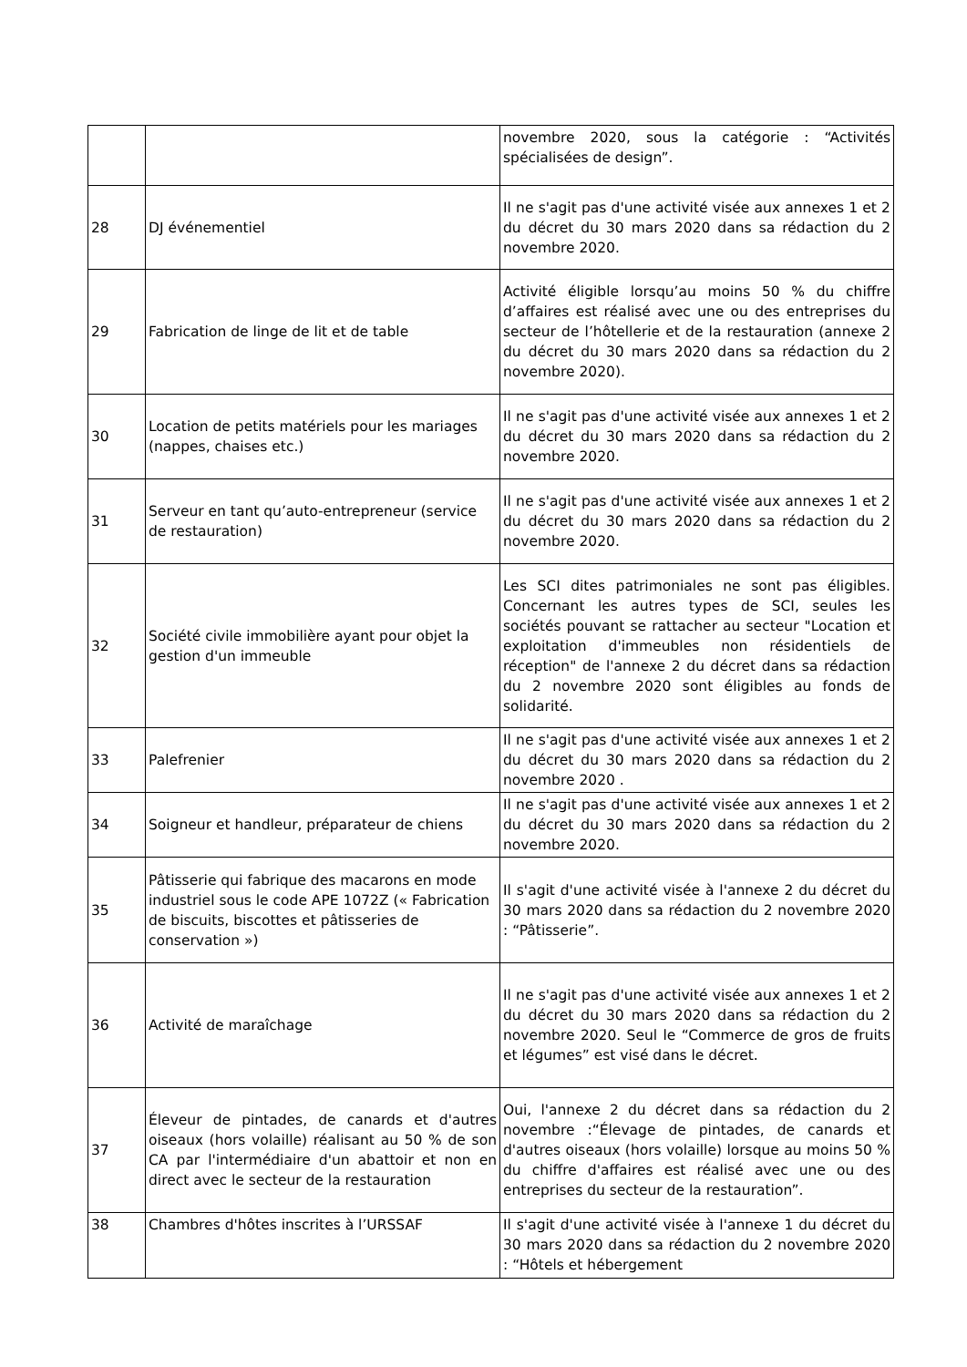| | | novembre 2020, sous la catégorie : “Activités spécialisées de design”. |
| 28 | DJ événementiel | Il ne s'agit pas d'une activité visée aux annexes 1 et 2 du décret du 30 mars 2020 dans sa rédaction du 2 novembre 2020. |
| 29 | Fabrication de linge de lit et de table | Activité éligible lorsqu’au moins 50 % du chiffre d’affaires est réalisé avec une ou des entreprises du secteur de l’hôtellerie et de la restauration (annexe 2 du décret du 30 mars 2020 dans sa rédaction du 2 novembre 2020). |
| 30 | Location de petits matériels pour les mariages (nappes, chaises etc.) | Il ne s'agit pas d'une activité visée aux annexes 1 et 2 du décret du 30 mars 2020 dans sa rédaction du 2 novembre 2020. |
| 31 | Serveur en tant qu’auto-entrepreneur (service de restauration) | Il ne s'agit pas d'une activité visée aux annexes 1 et 2 du décret du 30 mars 2020 dans sa rédaction du 2 novembre 2020. |
| 32 | Société civile immobilière ayant pour objet la gestion d'un immeuble | Les SCI dites patrimoniales ne sont pas éligibles. Concernant les autres types de SCI, seules les sociétés pouvant se rattacher au secteur "Location et exploitation d'immeubles non résidentiels de réception" de l'annexe 2 du décret dans sa rédaction du 2 novembre 2020 sont éligibles au fonds de solidarité. |
| 33 | Palefrenier | Il ne s'agit pas d'une activité visée aux annexes 1 et 2 du décret du 30 mars 2020 dans sa rédaction du 2 novembre 2020 . |
| 34 | Soigneur et handleur, préparateur de chiens | Il ne s'agit pas d'une activité visée aux annexes 1 et 2 du décret du 30 mars 2020 dans sa rédaction du 2 novembre 2020. |
| 35 | Pâtisserie qui fabrique des macarons en mode industriel sous le code APE 1072Z (« Fabrication de biscuits, biscottes et pâtisseries de conservation ») | Il s'agit d'une activité visée à l'annexe 2 du décret du 30 mars 2020 dans sa rédaction du 2 novembre 2020 : “Pâtisserie”. |
| 36 | Activité de maraîchage | Il ne s'agit pas d'une activité visée aux annexes 1 et 2 du décret du 30 mars 2020 dans sa rédaction du 2 novembre 2020. Seul le “Commerce de gros de fruits et légumes” est visé dans le décret. |
| 37 | Éleveur de pintades, de canards et d'autres oiseaux (hors volaille) réalisant au 50 % de son CA par l'intermédiaire d'un abattoir et non en direct avec le secteur de la restauration | Oui, l'annexe 2 du décret dans sa rédaction du 2 novembre :“Élevage de pintades, de canards et d'autres oiseaux (hors volaille) lorsque au moins 50 % du chiffre d'affaires est réalisé avec une ou des entreprises du secteur de la restauration”. |
| 38 | Chambres d'hôtes inscrites à l’URSSAF | Il s'agit d'une activité visée à l'annexe 1 du décret du 30 mars 2020 dans sa rédaction du 2 novembre 2020 : “Hôtels et hébergement |